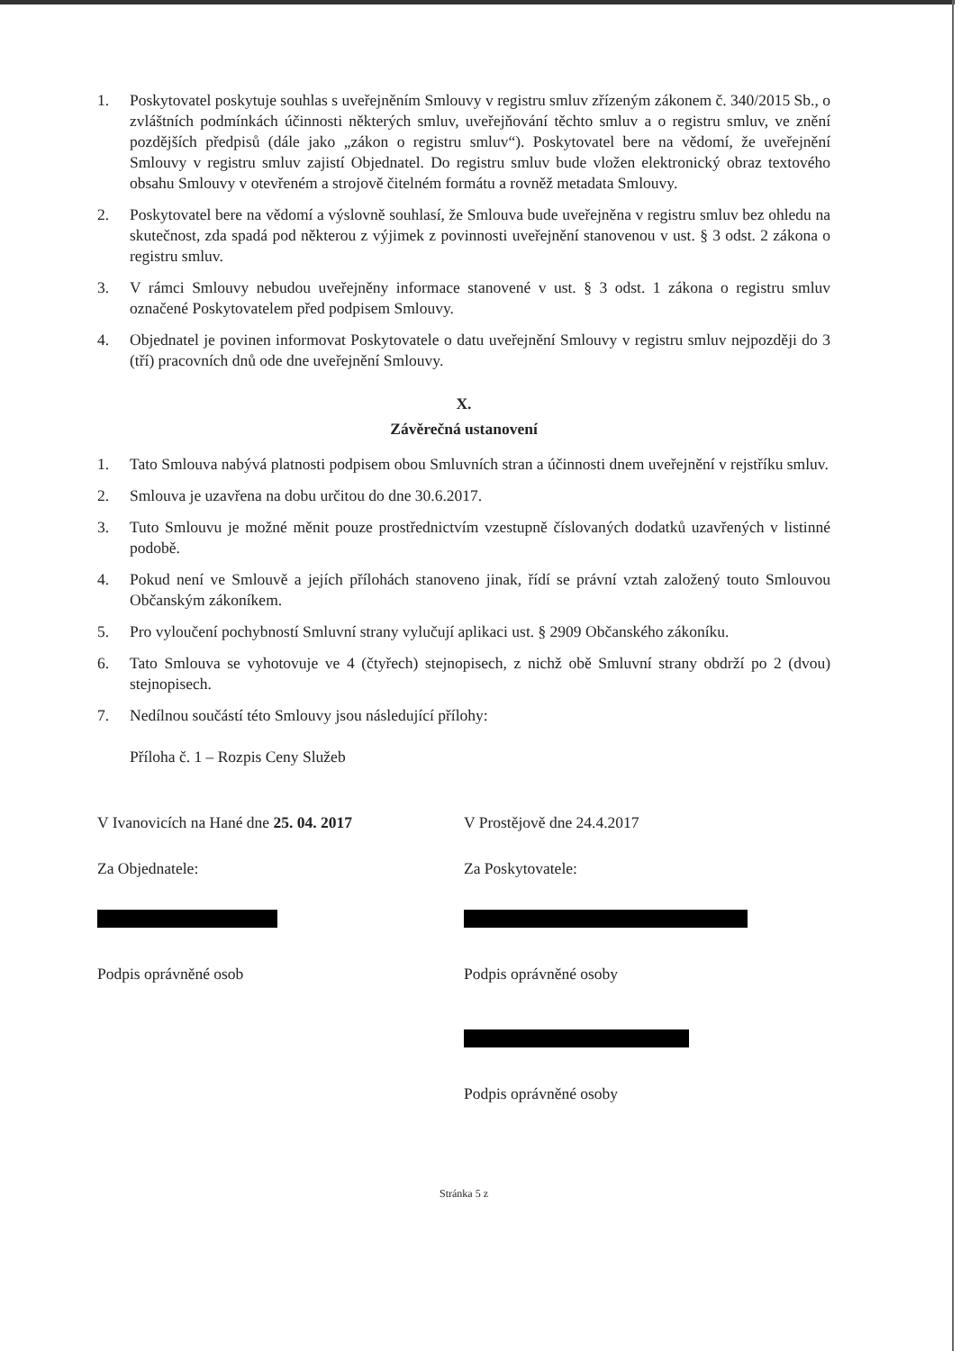1. Poskytovatel poskytuje souhlas s uveřejněním Smlouvy v registru smluv zřízeným zákonem č. 340/2015 Sb., o zvláštních podmínkách účinnosti některých smluv, uveřejňování těchto smluv a o registru smluv, ve znění pozdějších předpisů (dále jako „zákon o registru smluv“). Poskytovatel bere na vědomí, že uveřejnění Smlouvy v registru smluv zajistí Objednatel. Do registru smluv bude vložen elektronický obraz textového obsahu Smlouvy v otevřeném a strojově čitelném formátu a rovněž metadata Smlouvy.
2. Poskytovatel bere na vědomí a výslovně souhlasí, že Smlouva bude uveřejněna v registru smluv bez ohledu na skutečnost, zda spadá pod některou z výjimek z povinnosti uveřejnění stanovenou v ust. § 3 odst. 2 zákona o registru smluv.
3. V rámci Smlouvy nebudou uveřejněny informace stanovené v ust. § 3 odst. 1 zákona o registru smluv označené Poskytovatelem před podpisem Smlouvy.
4. Objednatel je povinen informovat Poskytovatele o datu uveřejnění Smlouvy v registru smluv nejpozději do 3 (tří) pracovních dnů ode dne uveřejnění Smlouvy.
X.
Závěrečná ustanovení
1. Tato Smlouva nabývá platnosti podpisem obou Smluvních stran a účinnosti dnem uveřejnění v rejstříku smluv.
2. Smlouva je uzavřena na dobu určitou do dne 30.6.2017.
3. Tuto Smlouvu je možné měnit pouze prostřednictvím vzestupně číslovaných dodatků uzavřených v listinné podobě.
4. Pokud není ve Smlouvě a jejích přílohách stanoveno jinak, řídí se právní vztah založený touto Smlouvou Občanským zákoníkem.
5. Pro vyloučení pochybností Smluvní strany vylučují aplikaci ust. § 2909 Občanského zákoníku.
6. Tato Smlouva se vyhotovuje ve 4 (čtyřech) stejnopisech, z nichž obě Smluvní strany obdrží po 2 (dvou) stejnopisech.
7. Nedílnou součástí této Smlouvy jsou následující přílohy:
Příloha č. 1 – Rozpis Ceny Služeb
V Ivanovicích na Hané dne 25. 04. 2017
Za Objednatele:
Podpis oprávněné osob
V Prostějově dne 24.4.2017
Za Poskytovatele:
Podpis oprávněné osoby
Podpis oprávněné osoby
Stránka 5 z